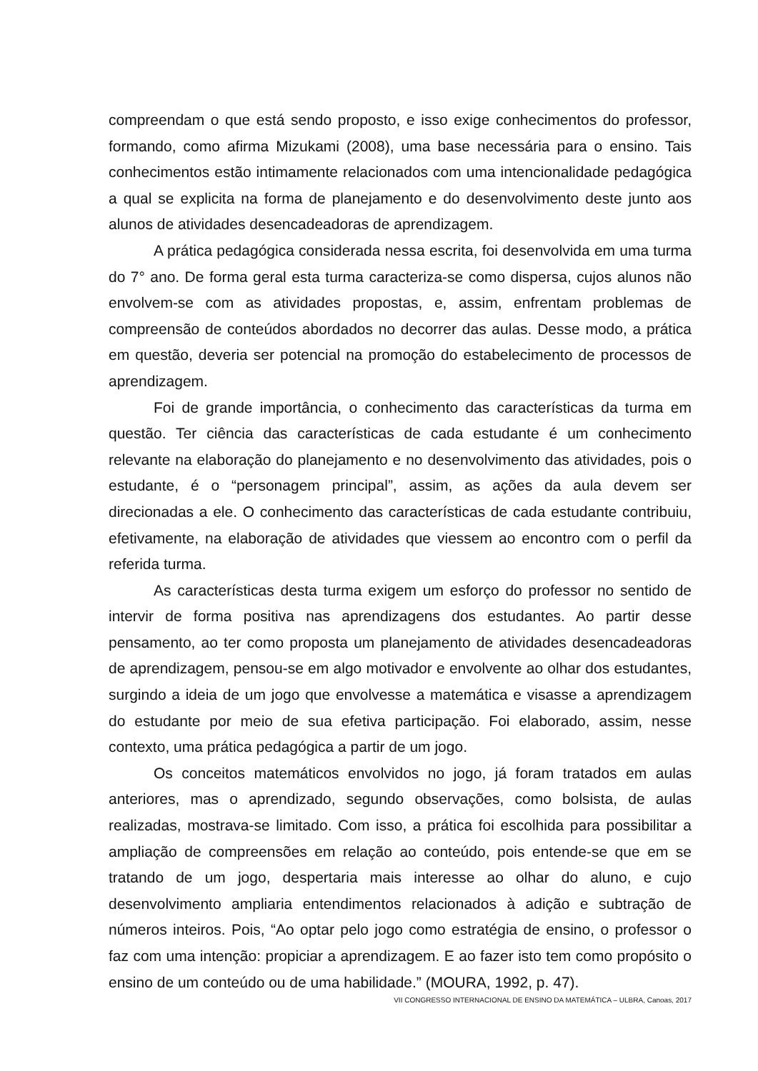compreendam o que está sendo proposto, e isso exige conhecimentos do professor, formando, como afirma Mizukami (2008), uma base necessária para o ensino. Tais conhecimentos estão intimamente relacionados com uma intencionalidade pedagógica a qual se explicita na forma de planejamento e do desenvolvimento deste junto aos alunos de atividades desencadeadoras de aprendizagem.
A prática pedagógica considerada nessa escrita, foi desenvolvida em uma turma do 7° ano. De forma geral esta turma caracteriza-se como dispersa, cujos alunos não envolvem-se com as atividades propostas, e, assim, enfrentam problemas de compreensão de conteúdos abordados no decorrer das aulas. Desse modo, a prática em questão, deveria ser potencial na promoção do estabelecimento de processos de aprendizagem.
Foi de grande importância, o conhecimento das características da turma em questão. Ter ciência das características de cada estudante é um conhecimento relevante na elaboração do planejamento e no desenvolvimento das atividades, pois o estudante, é o “personagem principal”, assim, as ações da aula devem ser direcionadas a ele. O conhecimento das características de cada estudante contribuiu, efetivamente, na elaboração de atividades que viessem ao encontro com o perfil da referida turma.
As características desta turma exigem um esforço do professor no sentido de intervir de forma positiva nas aprendizagens dos estudantes. Ao partir desse pensamento, ao ter como proposta um planejamento de atividades desencadeadoras de aprendizagem, pensou-se em algo motivador e envolvente ao olhar dos estudantes, surgindo a ideia de um jogo que envolvesse a matemática e visasse a aprendizagem do estudante por meio de sua efetiva participação. Foi elaborado, assim, nesse contexto, uma prática pedagógica a partir de um jogo.
Os conceitos matemáticos envolvidos no jogo, já foram tratados em aulas anteriores, mas o aprendizado, segundo observações, como bolsista, de aulas realizadas, mostrava-se limitado. Com isso, a prática foi escolhida para possibilitar a ampliação de compreensões em relação ao conteúdo, pois entende-se que em se tratando de um jogo, despertaria mais interesse ao olhar do aluno, e cujo desenvolvimento ampliaria entendimentos relacionados à adição e subtração de números inteiros. Pois, “Ao optar pelo jogo como estratégia de ensino, o professor o faz com uma intenção: propiciar a aprendizagem. E ao fazer isto tem como propósito o ensino de um conteúdo ou de uma habilidade.” (MOURA, 1992, p. 47).
VII CONGRESSO INTERNACIONAL DE ENSINO DA MATEMÁTICA – ULBRA, Canoas, 2017